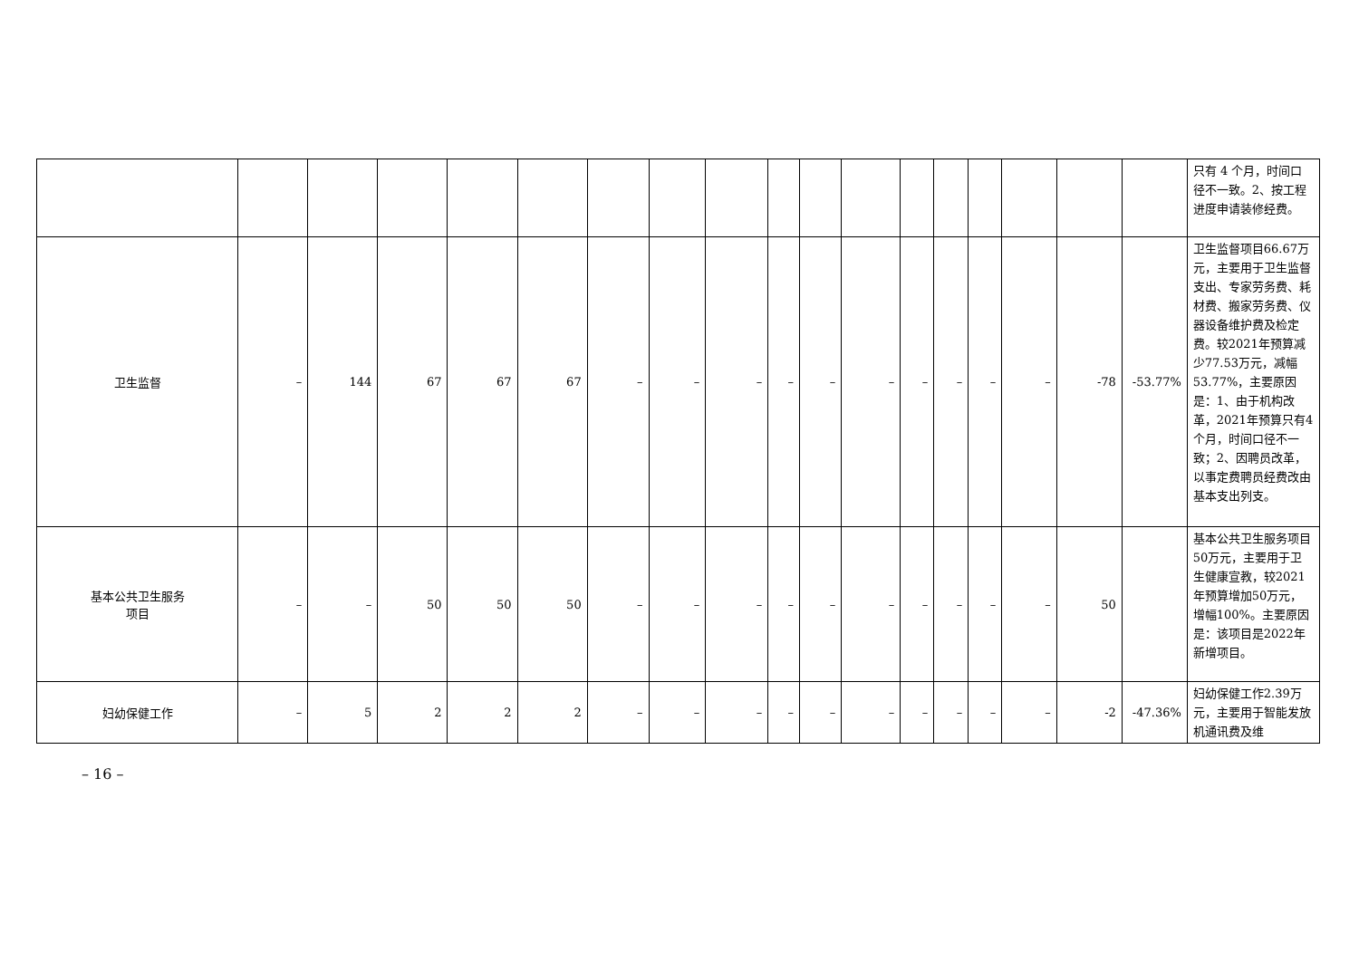| | | | | | | | | | | | | | | | | | | 只有 4 个月，时间口径不一致。2、按工程进度申请装修经费。 |
| 卫生监督 | – | 144 | 67 | 67 | 67 | – | – | – | – | – | – | – | – | – | – | -78 | -53.77% | 卫生监督项目66.67万元，主要用于卫生监督支出、专家劳务费、耗材费、搬家劳务费、仪器设备维护费及检定费。较2021年预算减少77.53万元，减幅53.77%，主要原因是：1、由于机构改革，2021年预算只有4个月，时间口径不一致；2、因聘员改革，以事定费聘员经费改由基本支出列支。 |
| 基本公共卫生服务 项目 | – | – | 50 | 50 | 50 | – | – | – | – | – | – | – | – | – | – | 50 | | 基本公共卫生服务项目50万元，主要用于卫生健康宣教，较2021年预算增加50万元，增幅100%。主要原因是：该项目是2022年新增项目。 |
| 妇幼保健工作 | – | 5 | 2 | 2 | 2 | – | – | – | – | – | – | – | – | – | – | -2 | -47.36% | 妇幼保健工作2.39万元，主要用于智能发放机通讯费及维 |
– 16 –